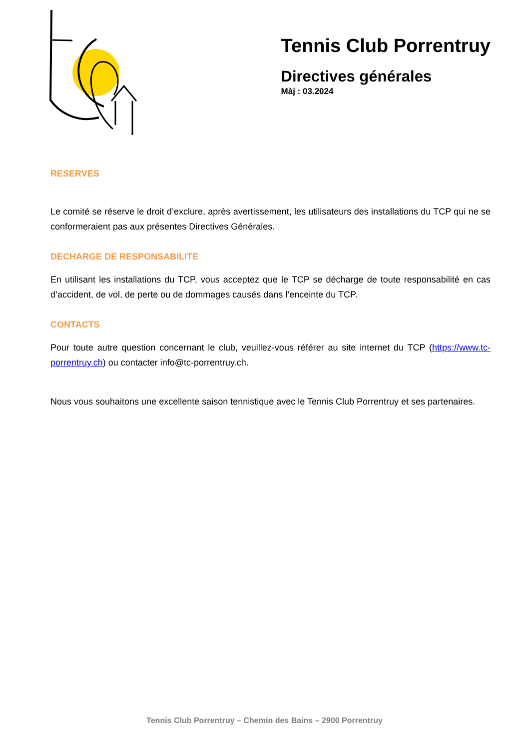Tennis Club Porrentruy
Directives générales
Màj : 03.2024
RESERVES
Le comité se réserve le droit d’exclure, après avertissement, les utilisateurs des installations du TCP qui ne se conformeraient pas aux présentes Directives Générales.
DECHARGE DE RESPONSABILITE
En utilisant les installations du TCP, vous acceptez que le TCP se décharge de toute responsabilité en cas d’accident, de vol, de perte ou de dommages causés dans l’enceinte du TCP.
CONTACTS
Pour toute autre question concernant le club, veuillez-vous référer au site internet du TCP (https://www.tc-porrentruy.ch) ou contacter info@tc-porrentruy.ch.
Nous vous souhaitons une excellente saison tennistique avec le Tennis Club Porrentruy et ses partenaires.
Tennis Club Porrentruy – Chemin des Bains – 2900 Porrentruy